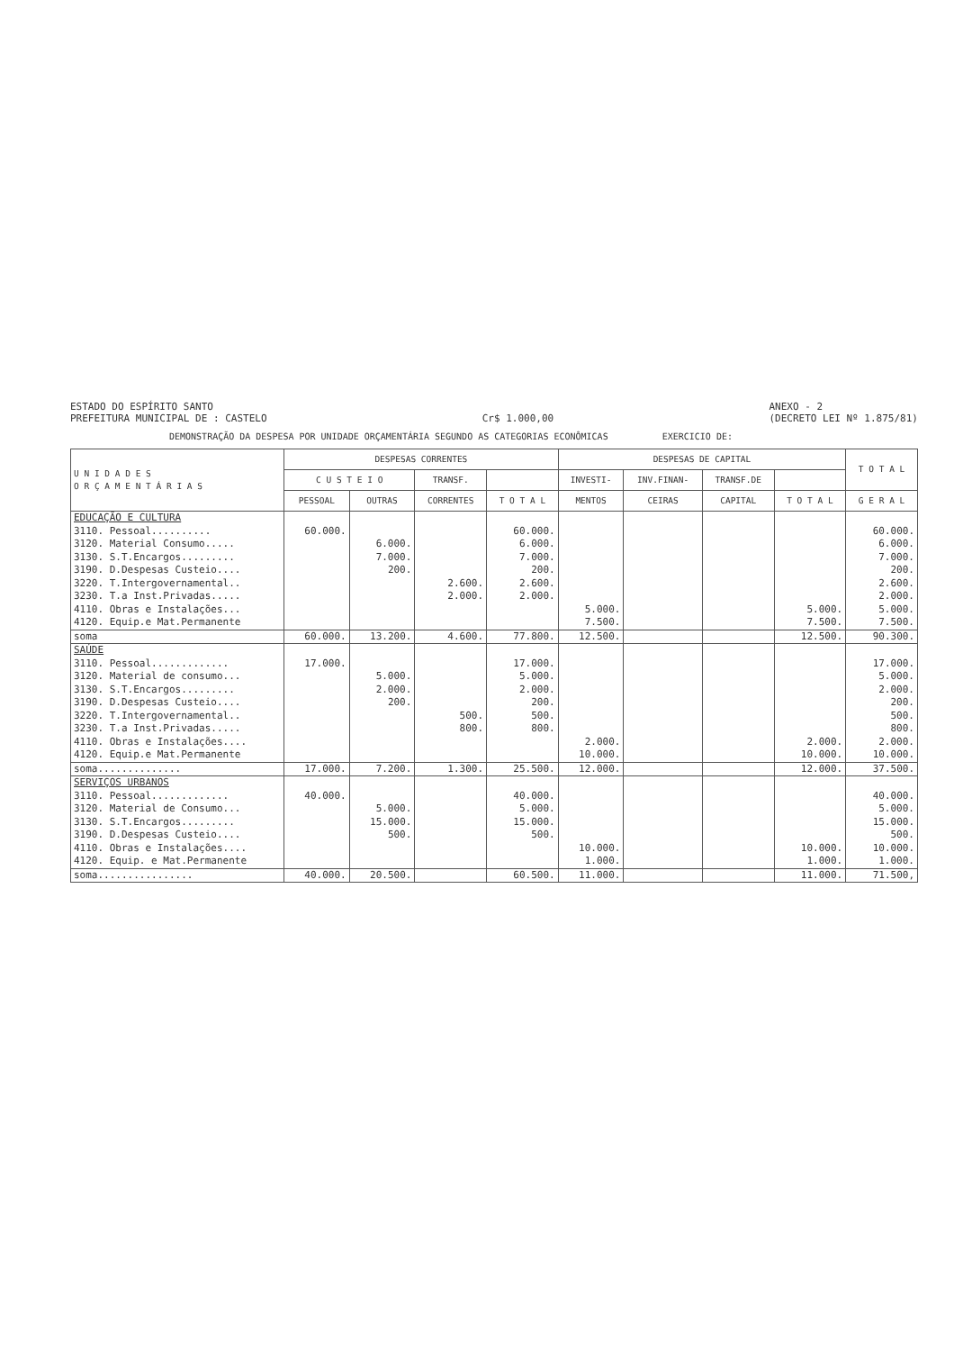ESTADO DO ESPÍRITO SANTO
PREFEITURA MUNICIPAL DE : CASTELO
Cr$ 1.000,00 ANEXO - 2
(DECRETO LEI Nº 1.875/81)
DEMONSTRAÇÃO DA DESPESA POR UNIDADE ORÇAMENTÁRIA SEGUNDO AS CATEGORIAS ECONÔMICAS EXERCICIO DE:
| U N I D A D E S O R Ç A M E N T Á R I A S | DESPESAS CORRENTES | | | | DESPESAS DE CAPITAL | | | | T O T A L |
| --- | --- | --- | --- | --- | --- | --- | --- | --- | --- |
| | C U S T E I O | | TRANSF. | | INVESTI- | INV.FINAN- | TRANSF.DE | | |
| | PESSOAL | OUTRAS | CORRENTES | T O T A L | MENTOS | CEIRAS | CAPITAL | T O T A L | G E R A L |
| EDUCAÇÃO E CULTURA | | | | | | | | | |
| 3110. Pessoal.......... | 60.000. | | | 60.000. | | | | | 60.000. |
| 3120. Material Consumo..... | | 6.000. | | 6.000. | | | | | 6.000. |
| 3130. S.T.Encargos......... | | 7.000. | | 7.000. | | | | | 7.000. |
| 3190. D.Despesas Custeio.... | | 200. | | 200. | | | | | 200. |
| 3220. T.Intergovernamental.. | | | 2.600. | 2.600. | | | | | 2.600. |
| 3230. T.a Inst.Privadas..... | | | 2.000. | 2.000. | | | | | 2.000. |
| 4110. Obras e Instalações... | | | | | 5.000. | | | 5.000. | 5.000. |
| 4120. Equip.e Mat.Permanente | | | | | 7.500. | | | 7.500. | 7.500. |
| soma | 60.000. | 13.200. | 4.600. | 77.800. | 12.500. | | | 12.500. | 90.300. |
| SAÚDE | | | | | | | | | |
| 3110. Pessoal............. | 17.000. | | | 17.000. | | | | | 17.000. |
| 3120. Material de consumo... | | 5.000. | | 5.000. | | | | | 5.000. |
| 3130. S.T.Encargos......... | | 2.000. | | 2.000. | | | | | 2.000. |
| 3190. D.Despesas Custeio.... | | 200. | | 200. | | | | | 200. |
| 3220. T.Intergovernamental.. | | | 500. | 500. | | | | | 500. |
| 3230. T.a Inst.Privadas..... | | | 800. | 800. | | | | | 800. |
| 4110. Obras e Instalações.... | | | | | 2.000. | | | 2.000. | 2.000. |
| 4120. Equip.e Mat.Permanente | | | | | 10.000. | | | 10.000. | 10.000. |
| soma.............. | 17.000. | 7.200. | 1.300. | 25.500. | 12.000. | | | 12.000. | 37.500. |
| SERVIÇOS URBANOS | | | | | | | | | |
| 3110. Pessoal............. | 40.000. | | | 40.000. | | | | | 40.000. |
| 3120. Material de Consumo... | | 5.000. | | 5.000. | | | | | 5.000. |
| 3130. S.T.Encargos......... | | 15.000. | | 15.000. | | | | | 15.000. |
| 3190. D.Despesas Custeio.... | | 500. | | 500. | | | | | 500. |
| 4110. Obras e Instalações.... | | | | | 10.000. | | | 10.000. | 10.000. |
| 4120. Equip. e Mat.Permanente | | | | | 1.000. | | | 1.000. | 1.000. |
| soma................ | 40.000. | 20.500. | | 60.500. | 11.000. | | | 11.000. | 71.500, |